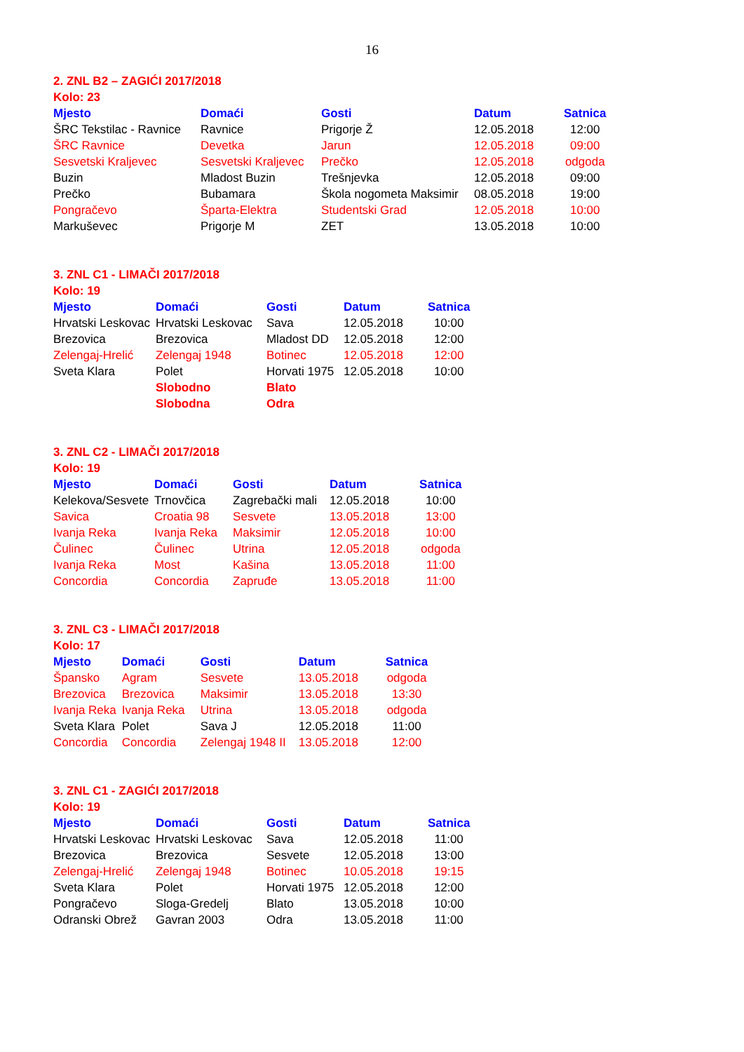16
2. ZNL B2 – ZAGIĆI 2017/2018
Kolo: 23
| Mjesto | Domaći | Gosti | Datum | Satnica |
| --- | --- | --- | --- | --- |
| ŠRC Tekstilac - Ravnice | Ravnice | Prigorje Ž | 12.05.2018 | 12:00 |
| ŠRC Ravnice | Devetka | Jarun | 12.05.2018 | 09:00 |
| Sesvetski Kraljevec | Sesvetski Kraljevec | Prečko | 12.05.2018 | odgoda |
| Buzin | Mladost Buzin | Trešnjevka | 12.05.2018 | 09:00 |
| Prečko | Bubamara | Škola nogometa Maksimir | 08.05.2018 | 19:00 |
| Pongračevo | Šparta-Elektra | Studentski Grad | 12.05.2018 | 10:00 |
| Markuševec | Prigorje M | ZET | 13.05.2018 | 10:00 |
3. ZNL C1 - LIMAČI 2017/2018
Kolo: 19
| Mjesto | Domaći | Gosti | Datum | Satnica |
| --- | --- | --- | --- | --- |
| Hrvatski Leskovac | Hrvatski Leskovac | Sava | 12.05.2018 | 10:00 |
| Brezovica | Brezovica | Mladost DD | 12.05.2018 | 12:00 |
| Zelengaj-Hrelić | Zelengaj 1948 | Botinec | 12.05.2018 | 12:00 |
| Sveta Klara | Polet | Horvati 1975 | 12.05.2018 | 10:00 |
| | Slobodno | Blato | | |
| | Slobodna | Odra | | |
3. ZNL C2 - LIMAČI 2017/2018
Kolo: 19
| Mjesto | Domaći | Gosti | Datum | Satnica |
| --- | --- | --- | --- | --- |
| Kelekova/Sesvete | Trnovčica | Zagrebački mali | 12.05.2018 | 10:00 |
| Savica | Croatia 98 | Sesvete | 13.05.2018 | 13:00 |
| Ivanja Reka | Ivanja Reka | Maksimir | 12.05.2018 | 10:00 |
| Čulinec | Čulinec | Utrina | 12.05.2018 | odgoda |
| Ivanja Reka | Most | Kašina | 13.05.2018 | 11:00 |
| Concordia | Concordia | Zapruđe | 13.05.2018 | 11:00 |
3. ZNL C3 - LIMAČI 2017/2018
Kolo: 17
| Mjesto | Domaći | Gosti | Datum | Satnica |
| --- | --- | --- | --- | --- |
| Špansko | Agram | Sesvete | 13.05.2018 | odgoda |
| Brezovica | Brezovica | Maksimir | 13.05.2018 | 13:30 |
| Ivanja Reka | Ivanja Reka | Utrina | 13.05.2018 | odgoda |
| Sveta Klara | Polet | Sava J | 12.05.2018 | 11:00 |
| Concordia | Concordia | Zelengaj 1948 II | 13.05.2018 | 12:00 |
3. ZNL C1 - ZAGIĆI 2017/2018
Kolo: 19
| Mjesto | Domaći | Gosti | Datum | Satnica |
| --- | --- | --- | --- | --- |
| Hrvatski Leskovac | Hrvatski Leskovac | Sava | 12.05.2018 | 11:00 |
| Brezovica | Brezovica | Sesvete | 12.05.2018 | 13:00 |
| Zelengaj-Hrelić | Zelengaj 1948 | Botinec | 10.05.2018 | 19:15 |
| Sveta Klara | Polet | Horvati 1975 | 12.05.2018 | 12:00 |
| Pongračevo | Sloga-Gredelj | Blato | 13.05.2018 | 10:00 |
| Odranski Obrež | Gavran 2003 | Odra | 13.05.2018 | 11:00 |